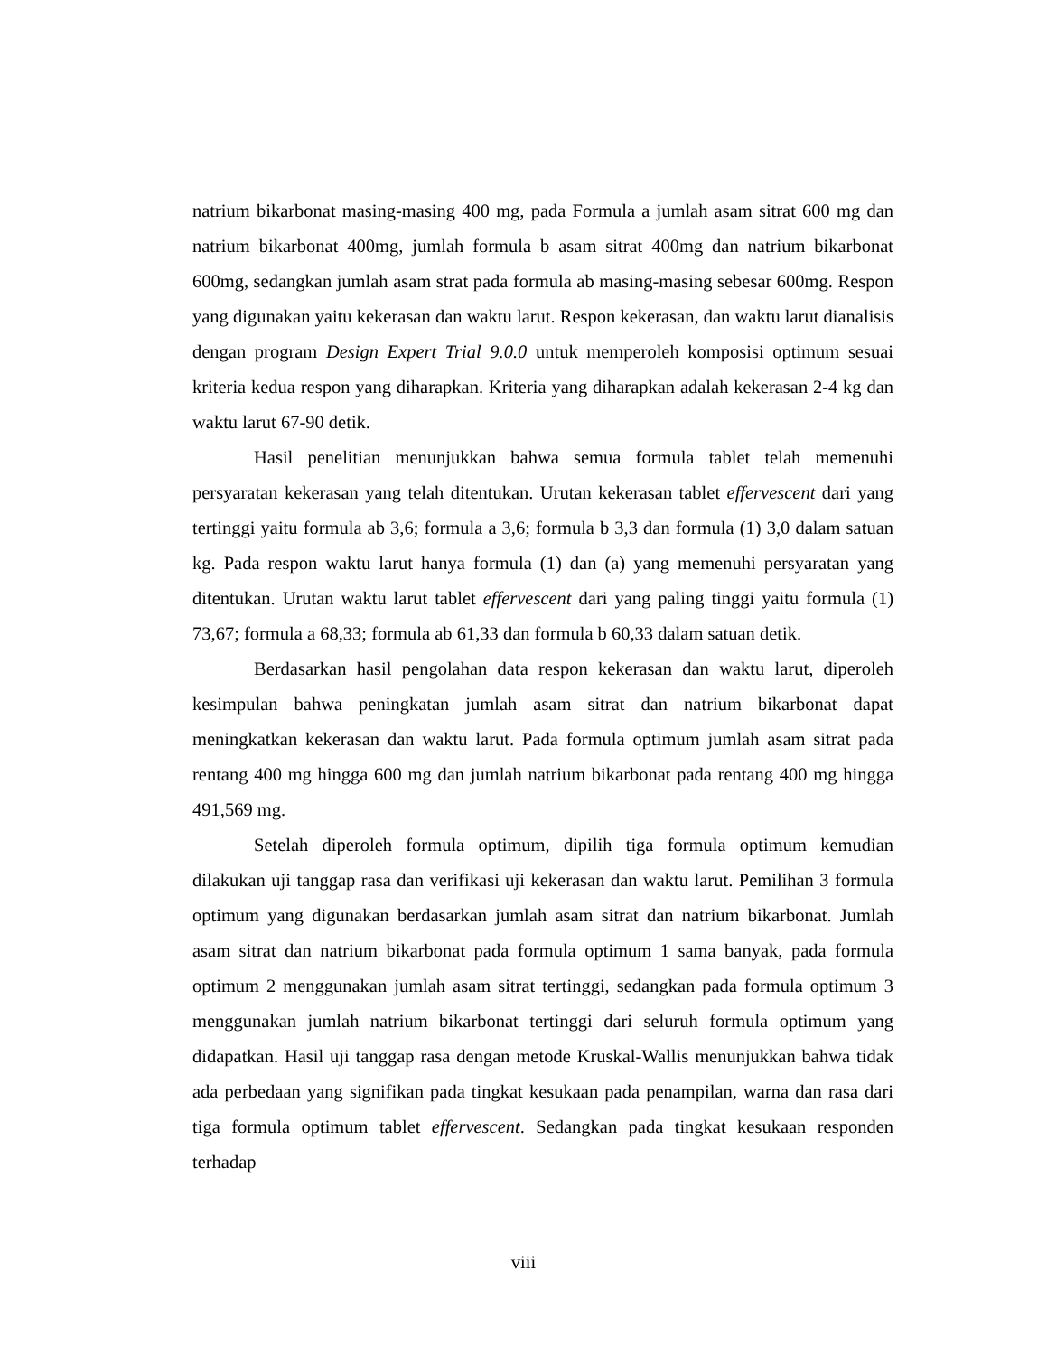natrium bikarbonat masing-masing 400 mg, pada Formula a jumlah asam sitrat 600 mg dan natrium bikarbonat 400mg, jumlah formula b asam sitrat 400mg dan natrium bikarbonat 600mg, sedangkan jumlah asam strat pada formula ab masing-masing sebesar 600mg. Respon yang digunakan yaitu kekerasan dan waktu larut. Respon kekerasan, dan waktu larut dianalisis dengan program Design Expert Trial 9.0.0 untuk memperoleh komposisi optimum sesuai kriteria kedua respon yang diharapkan. Kriteria yang diharapkan adalah kekerasan 2-4 kg dan waktu larut 67-90 detik.
Hasil penelitian menunjukkan bahwa semua formula tablet telah memenuhi persyaratan kekerasan yang telah ditentukan. Urutan kekerasan tablet effervescent dari yang tertinggi yaitu formula ab 3,6; formula a 3,6; formula b 3,3 dan formula (1) 3,0 dalam satuan kg. Pada respon waktu larut hanya formula (1) dan (a) yang memenuhi persyaratan yang ditentukan. Urutan waktu larut tablet effervescent dari yang paling tinggi yaitu formula (1) 73,67; formula a 68,33; formula ab 61,33 dan formula b 60,33 dalam satuan detik.
Berdasarkan hasil pengolahan data respon kekerasan dan waktu larut, diperoleh kesimpulan bahwa peningkatan jumlah asam sitrat dan natrium bikarbonat dapat meningkatkan kekerasan dan waktu larut. Pada formula optimum jumlah asam sitrat pada rentang 400 mg hingga 600 mg dan jumlah natrium bikarbonat pada rentang 400 mg hingga 491,569 mg.
Setelah diperoleh formula optimum, dipilih tiga formula optimum kemudian dilakukan uji tanggap rasa dan verifikasi uji kekerasan dan waktu larut. Pemilihan 3 formula optimum yang digunakan berdasarkan jumlah asam sitrat dan natrium bikarbonat. Jumlah asam sitrat dan natrium bikarbonat pada formula optimum 1 sama banyak, pada formula optimum 2 menggunakan jumlah asam sitrat tertinggi, sedangkan pada formula optimum 3 menggunakan jumlah natrium bikarbonat tertinggi dari seluruh formula optimum yang didapatkan. Hasil uji tanggap rasa dengan metode Kruskal-Wallis menunjukkan bahwa tidak ada perbedaan yang signifikan pada tingkat kesukaan pada penampilan, warna dan rasa dari tiga formula optimum tablet effervescent. Sedangkan pada tingkat kesukaan responden terhadap
viii